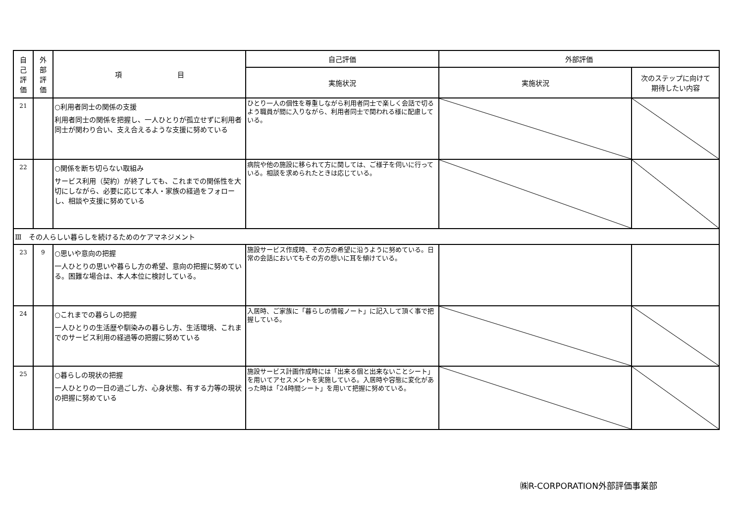| 自 己 評 価 | 外 部 評 価 | 項 目 | 自己評価 | 外部評価 | |
| --- | --- | --- | --- | --- | --- |
| | | | 実施状況 | 実施状況 | 次のステップに向けて 期待したい内容 |
| 21 | | ○利用者同士の関係の支援 利用者同士の関係を把握し、一人ひとりが孤立せずに利用者同士が関わり合い、支え合えるような支援に努めている | ひとり一人の個性を尊重しながら利用者同士で楽しく会話で切るよう職員が間に入りながら、利用者同士で関われる様に配慮している。 | | |
| 22 | | ○関係を断ち切らない取組み サービス利用（契約）が終了しても、これまでの関係性を大切にしながら、必要に応じて本人・家族の経過をフォローし、相談や支援に努めている | 病院や他の施設に移られて方に関しては、ご様子を伺いに行っている。相談を求められたときは応じている。 | | |
| Ⅲ その人らしい暮らしを続けるためのケアマネジメント | | | | | |
| 23 | 9 | ○思いや意向の把握 一人ひとりの思いや暮らし方の希望、意向の把握に努めている。困難な場合は、本人本位に検討している。 | 施設サービス作成時、その方の希望に沿うように努めている。日常の会話においてもその方の想いに耳を傾けている。 | | |
| 24 | | ○これまでの暮らしの把握 一人ひとりの生活歴や馴染みの暮らし方、生活環境、これまでのサービス利用の経過等の把握に努めている | 入居時、ご家族に「暮らしの情報ノート」に記入して頂く事で把握している。 | | |
| 25 | | ○暮らしの現状の把握 一人ひとりの一日の過ごし方、心身状態、有する力等の現状の把握に努めている | 施設サービス計画作成時には「出来る個と出来ないことシート」を用いてアセスメントを実施している。入居時や容態に変化があった時は「24時間シート」を用いて把握に努めている。 | | |
㈱R-CORPORATION外部評価事業部